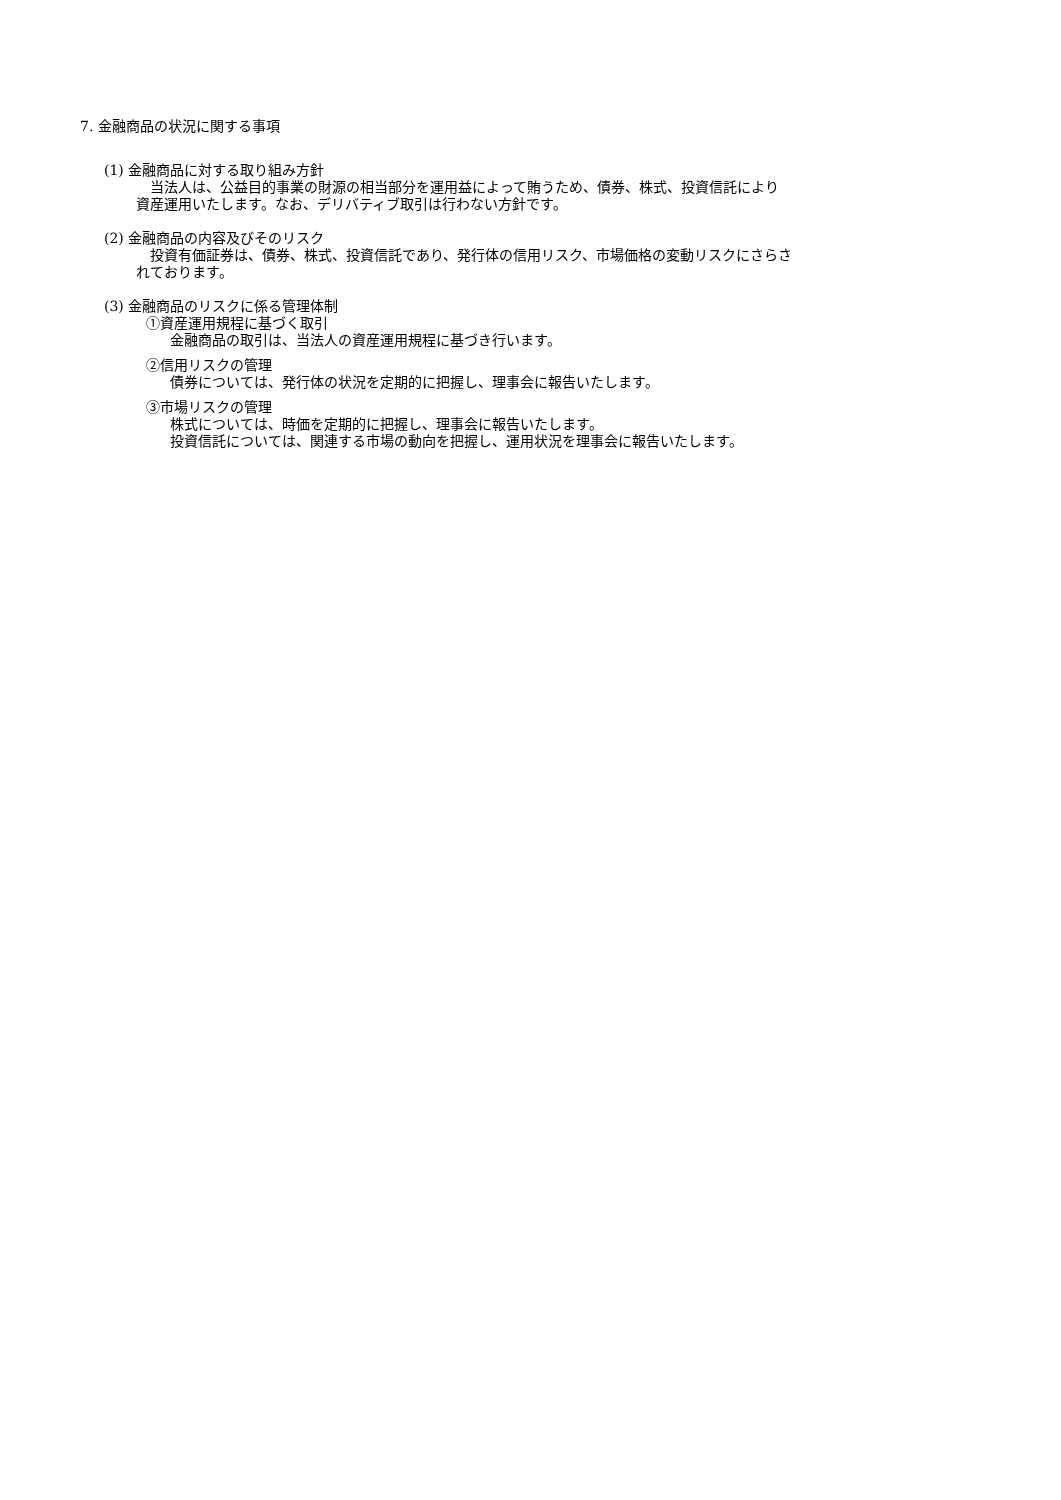7. 金融商品の状況に関する事項
(1) 金融商品に対する取り組み方針
　当法人は、公益目的事業の財源の相当部分を運用益によって賄うため、債券、株式、投資信託により
資産運用いたします。なお、デリバティブ取引は行わない方針です。
(2) 金融商品の内容及びそのリスク
　投資有価証券は、債券、株式、投資信託であり、発行体の信用リスク、市場価格の変動リスクにさらさ
れております。
(3) 金融商品のリスクに係る管理体制
①資産運用規程に基づく取引
金融商品の取引は、当法人の資産運用規程に基づき行います。
②信用リスクの管理
債券については、発行体の状況を定期的に把握し、理事会に報告いたします。
③市場リスクの管理
株式については、時価を定期的に把握し、理事会に報告いたします。
投資信託については、関連する市場の動向を把握し、運用状況を理事会に報告いたします。